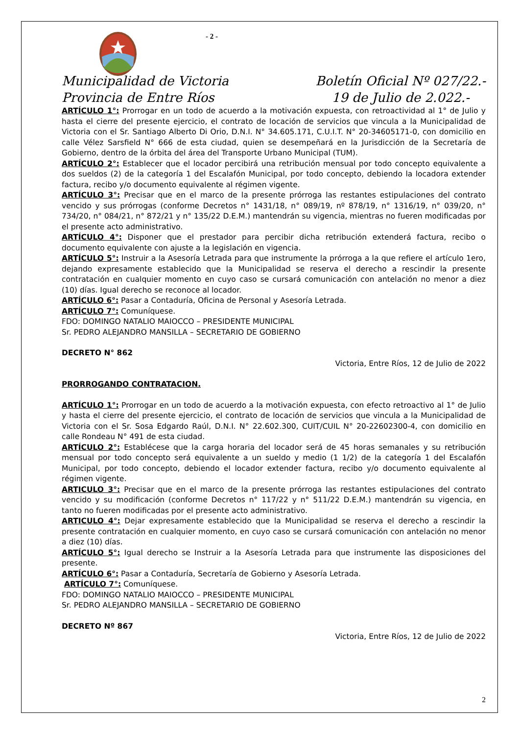- 2 -
Municipalidad de Victoria
Provincia de Entre Ríos
Boletín Oficial Nº 027/22.-
19 de Julio de 2.022.-
ARTÍCULO 1°: Prorrogar en un todo de acuerdo a la motivación expuesta, con retroactividad al 1° de Julio y hasta el cierre del presente ejercicio, el contrato de locación de servicios que vincula a la Municipalidad de Victoria con el Sr. Santiago Alberto Di Orio, D.N.I. N° 34.605.171, C.U.I.T. N° 20-34605171-0, con domicilio en calle Vélez Sarsfield N° 666 de esta ciudad, quien se desempeñará en la Jurisdicción de la Secretaría de Gobierno, dentro de la órbita del área del Transporte Urbano Municipal (TUM).
ARTÍCULO 2°: Establecer que el locador percibirá una retribución mensual por todo concepto equivalente a dos sueldos (2) de la categoría 1 del Escalafón Municipal, por todo concepto, debiendo la locadora extender factura, recibo y/o documento equivalente al régimen vigente.
ARTÍCULO 3°: Precisar que en el marco de la presente prórroga las restantes estipulaciones del contrato vencido y sus prórrogas (conforme Decretos n° 1431/18, n° 089/19, nº 878/19, n° 1316/19, n° 039/20, n° 734/20, n° 084/21, n° 872/21 y n° 135/22 D.E.M.) mantendrán su vigencia, mientras no fueren modificadas por el presente acto administrativo.
ARTÍCULO 4°: Disponer que el prestador para percibir dicha retribución extenderá factura, recibo o documento equivalente con ajuste a la legislación en vigencia.
ARTÍCULO 5°: Instruir a la Asesoría Letrada para que instrumente la prórroga a la que refiere el artículo 1ero, dejando expresamente establecido que la Municipalidad se reserva el derecho a rescindir la presente contratación en cualquier momento en cuyo caso se cursará comunicación con antelación no menor a diez (10) días. Igual derecho se reconoce al locador.
ARTÍCULO 6°: Pasar a Contaduría, Oficina de Personal y Asesoría Letrada.
ARTÍCULO 7°: Comuníquese.
FDO: DOMINGO NATALIO MAIOCCO – PRESIDENTE MUNICIPAL
Sr. PEDRO ALEJANDRO MANSILLA – SECRETARIO DE GOBIERNO
DECRETO N° 862
Victoria, Entre Ríos, 12 de Julio de 2022
PRORROGANDO CONTRATACION.
ARTÍCULO 1°: Prorrogar en un todo de acuerdo a la motivación expuesta, con efecto retroactivo al 1° de Julio y hasta el cierre del presente ejercicio, el contrato de locación de servicios que vincula a la Municipalidad de Victoria con el Sr. Sosa Edgardo Raúl, D.N.I. N° 22.602.300, CUIT/CUIL N° 20-22602300-4, con domicilio en calle Rondeau N° 491 de esta ciudad.
ARTÍCULO 2°: Establécese que la carga horaria del locador será de 45 horas semanales y su retribución mensual por todo concepto será equivalente a un sueldo y medio (1 1/2) de la categoría 1 del Escalafón Municipal, por todo concepto, debiendo el locador extender factura, recibo y/o documento equivalente al régimen vigente.
ARTICULO 3°: Precisar que en el marco de la presente prórroga las restantes estipulaciones del contrato vencido y su modificación (conforme Decretos n° 117/22 y n° 511/22 D.E.M.) mantendrán su vigencia, en tanto no fueren modificadas por el presente acto administrativo.
ARTICULO 4°: Dejar expresamente establecido que la Municipalidad se reserva el derecho a rescindir la presente contratación en cualquier momento, en cuyo caso se cursará comunicación con antelación no menor a diez (10) días.
ARTÍCULO 5°: Igual derecho se Instruir a la Asesoría Letrada para que instrumente las disposiciones del presente.
ARTÍCULO 6°: Pasar a Contaduría, Secretaría de Gobierno y Asesoría Letrada.
ARTÍCULO 7°: Comuníquese.
FDO: DOMINGO NATALIO MAIOCCO – PRESIDENTE MUNICIPAL
Sr. PEDRO ALEJANDRO MANSILLA – SECRETARIO DE GOBIERNO
DECRETO Nº 867
Victoria, Entre Ríos, 12 de Julio de 2022
2